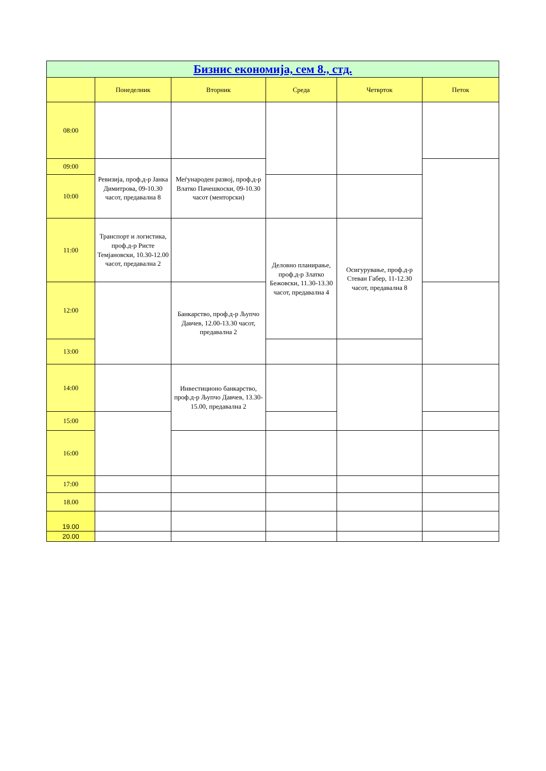| Бизнис економија, сем 8., стд. | | | | | |
| | Понеделник | Вторник | Среда | Четврток | Петок |
| 08:00 | | | | | |
| 09:00 | Ревизија, проф.д-р Јанка Димитрова, 09-10.30 часот, предавална 8 | Меѓународен развој, проф.д-р Влатко Пачешкоски, 09-10.30 часот (менторски) | | | |
| 10:00 | | | | | |
| 11:00 | Транспорт и логистика, проф.д-р Ристе Темјановски, 10.30-12.00 часот, предавална 2 | | Деловно планирање, проф.д-р Златко Бежовски, 11.30-13.30 часот, предавална 4 | Осигурување, проф.д-р Стеван Габер, 11-12.30 часот, предавална 8 | |
| 12:00 | | Банкарство, проф.д-р Љупчо Давчев, 12.00-13.30 часот, предавална 2 | | | |
| 13:00 | | | | | |
| 14:00 | | Инвестиционо банкарство, проф.д-р Љупчо Давчев, 13.30-15.00, предавална 2 | | | |
| 15:00 | | | | | |
| 16:00 | | | | | |
| 17:00 | | | | | |
| 18.00 | | | | | |
| 19.00 | | | | | |
| 20.00 | | | | | |